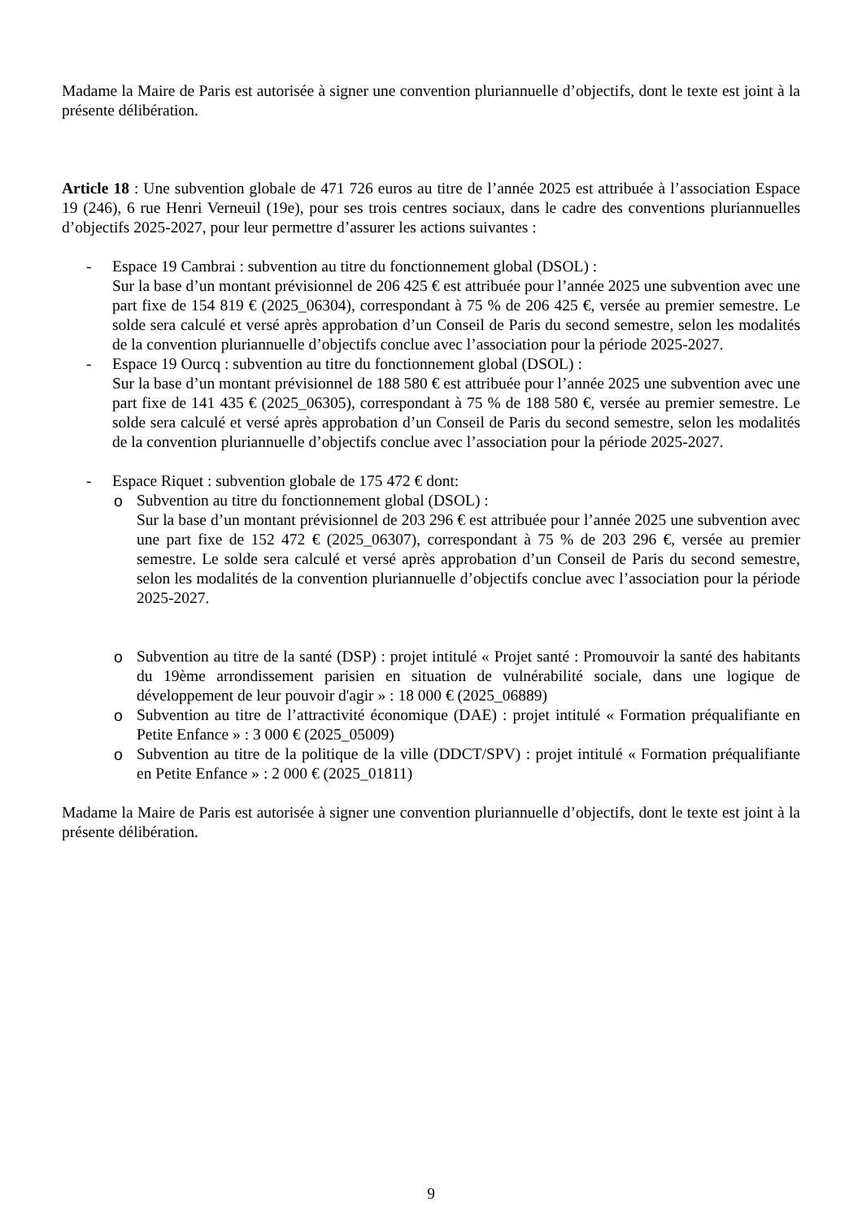Madame la Maire de Paris est autorisée à signer une convention pluriannuelle d’objectifs, dont le texte est joint à la présente délibération.
Article 18 : Une subvention globale de 471 726 euros au titre de l’année 2025 est attribuée à l’association Espace 19 (246), 6 rue Henri Verneuil (19e), pour ses trois centres sociaux, dans le cadre des conventions pluriannuelles d’objectifs 2025-2027, pour leur permettre d’assurer les actions suivantes :
- Espace 19 Cambrai : subvention au titre du fonctionnement global (DSOL) :
Sur la base d’un montant prévisionnel de 206 425 € est attribuée pour l’année 2025 une subvention avec une part fixe de 154 819 € (2025_06304), correspondant à 75 % de 206 425 €, versée au premier semestre. Le solde sera calculé et versé après approbation d’un Conseil de Paris du second semestre, selon les modalités de la convention pluriannuelle d’objectifs conclue avec l’association pour la période 2025-2027.
- Espace 19 Ourcq : subvention au titre du fonctionnement global (DSOL) :
Sur la base d’un montant prévisionnel de 188 580 € est attribuée pour l’année 2025 une subvention avec une part fixe de 141 435 € (2025_06305), correspondant à 75 % de 188 580 €, versée au premier semestre. Le solde sera calculé et versé après approbation d’un Conseil de Paris du second semestre, selon les modalités de la convention pluriannuelle d’objectifs conclue avec l’association pour la période 2025-2027.
- Espace Riquet : subvention globale de 175 472 € dont:
o Subvention au titre du fonctionnement global (DSOL) :
Sur la base d’un montant prévisionnel de 203 296 € est attribuée pour l’année 2025 une subvention avec une part fixe de 152 472 € (2025_06307), correspondant à 75 % de 203 296 €, versée au premier semestre. Le solde sera calculé et versé après approbation d’un Conseil de Paris du second semestre, selon les modalités de la convention pluriannuelle d’objectifs conclue avec l’association pour la période 2025-2027.
o Subvention au titre de la santé (DSP) : projet intitulé « Projet santé : Promouvoir la santé des habitants du 19ème arrondissement parisien en situation de vulnérabilité sociale, dans une logique de développement de leur pouvoir d'agir » : 18 000 € (2025_06889)
o Subvention au titre de l’attractivité économique (DAE) : projet intitulé « Formation préqualifiante en Petite Enfance » : 3 000 € (2025_05009)
o Subvention au titre de la politique de la ville (DDCT/SPV) : projet intitulé « Formation préqualifiante en Petite Enfance » : 2 000 € (2025_01811)
Madame la Maire de Paris est autorisée à signer une convention pluriannuelle d’objectifs, dont le texte est joint à la présente délibération.
9